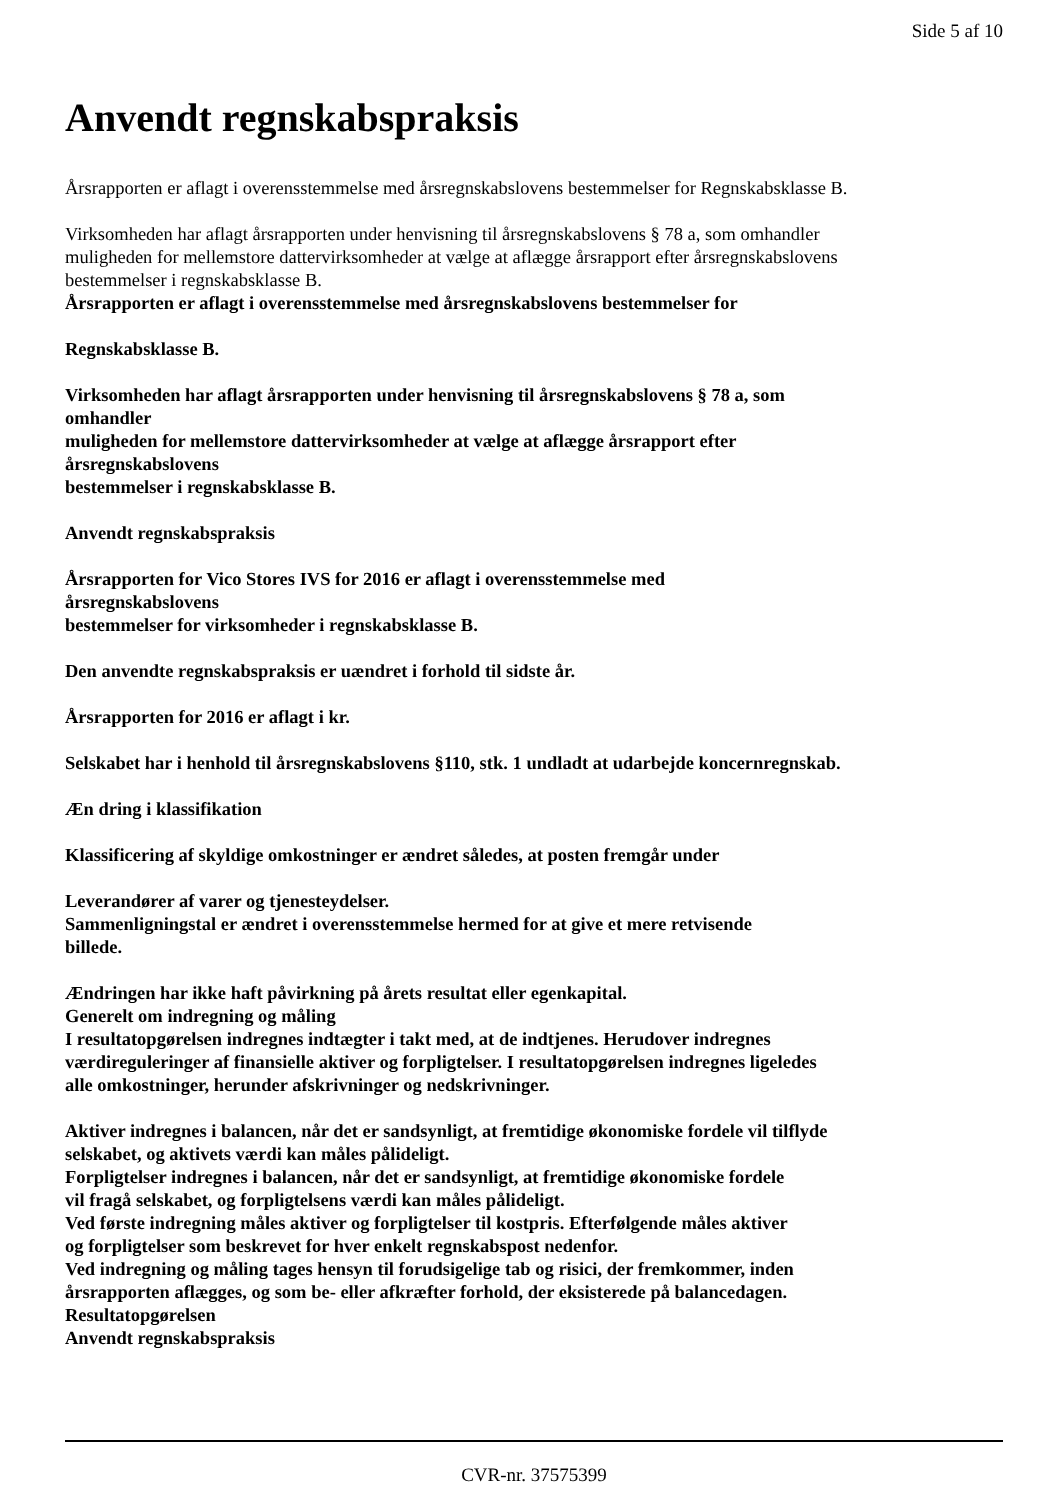Side 5 af 10
Anvendt regnskabspraksis
Årsrapporten er aflagt i overensstemmelse med årsregnskabslovens bestemmelser for Regnskabsklasse B.
Virksomheden har aflagt årsrapporten under henvisning til årsregnskabslovens § 78 a, som omhandler
muligheden for mellemstore dattervirksomheder at vælge at aflægge årsrapport efter årsregnskabslovens
bestemmelser i regnskabsklasse B.
Årsrapporten er aflagt i overensstemmelse med årsregnskabslovens bestemmelser for
Regnskabsklasse B.
Virksomheden har aflagt årsrapporten under henvisning til årsregnskabslovens § 78 a, som
omhandler
muligheden for mellemstore dattervirksomheder at vælge at aflægge årsrapport efter
årsregnskabslovens
bestemmelser i regnskabsklasse B.
Anvendt regnskabspraksis
Årsrapporten for Vico Stores IVS for 2016 er aflagt i overensstemmelse med
årsregnskabslovens
bestemmelser for virksomheder i regnskabsklasse B.
Den anvendte regnskabspraksis er uændret i forhold til sidste år.
Årsrapporten for 2016 er aflagt i kr.
Selskabet har i henhold til årsregnskabslovens §110, stk. 1 undladt at udarbejde koncernregnskab.
Æn dring i klassifikation
Klassificering af skyldige omkostninger er ændret således, at posten fremgår under
Leverandører af varer og tjenesteydelser.
Sammenligningstal er ændret i overensstemmelse hermed for at give et mere retvisende
billede.
Ændringen har ikke haft påvirkning på årets resultat eller egenkapital.
Generelt om indregning og måling
I resultatopgørelsen indregnes indtægter i takt med, at de indtjenes. Herudover indregnes
værdireguleringer af finansielle aktiver og forpligtelser. I resultatopgørelsen indregnes ligeledes
alle omkostninger, herunder afskrivninger og nedskrivninger.
Aktiver indregnes i balancen, når det er sandsynligt, at fremtidige økonomiske fordele vil tilflyde
selskabet, og aktivets værdi kan måles pålideligt.
Forpligtelser indregnes i balancen, når det er sandsynligt, at fremtidige økonomiske fordele
vil fragå selskabet, og forpligtelsens værdi kan måles pålideligt.
Ved første indregning måles aktiver og forpligtelser til kostpris. Efterfølgende måles aktiver
og forpligtelser som beskrevet for hver enkelt regnskabspost nedenfor.
Ved indregning og måling tages hensyn til forudsigelige tab og risici, der fremkommer, inden
årsrapporten aflægges, og som be- eller afkræfter forhold, der eksisterede på balancedagen.
Resultatopgørelsen
Anvendt regnskabspraksis
CVR-nr. 37575399